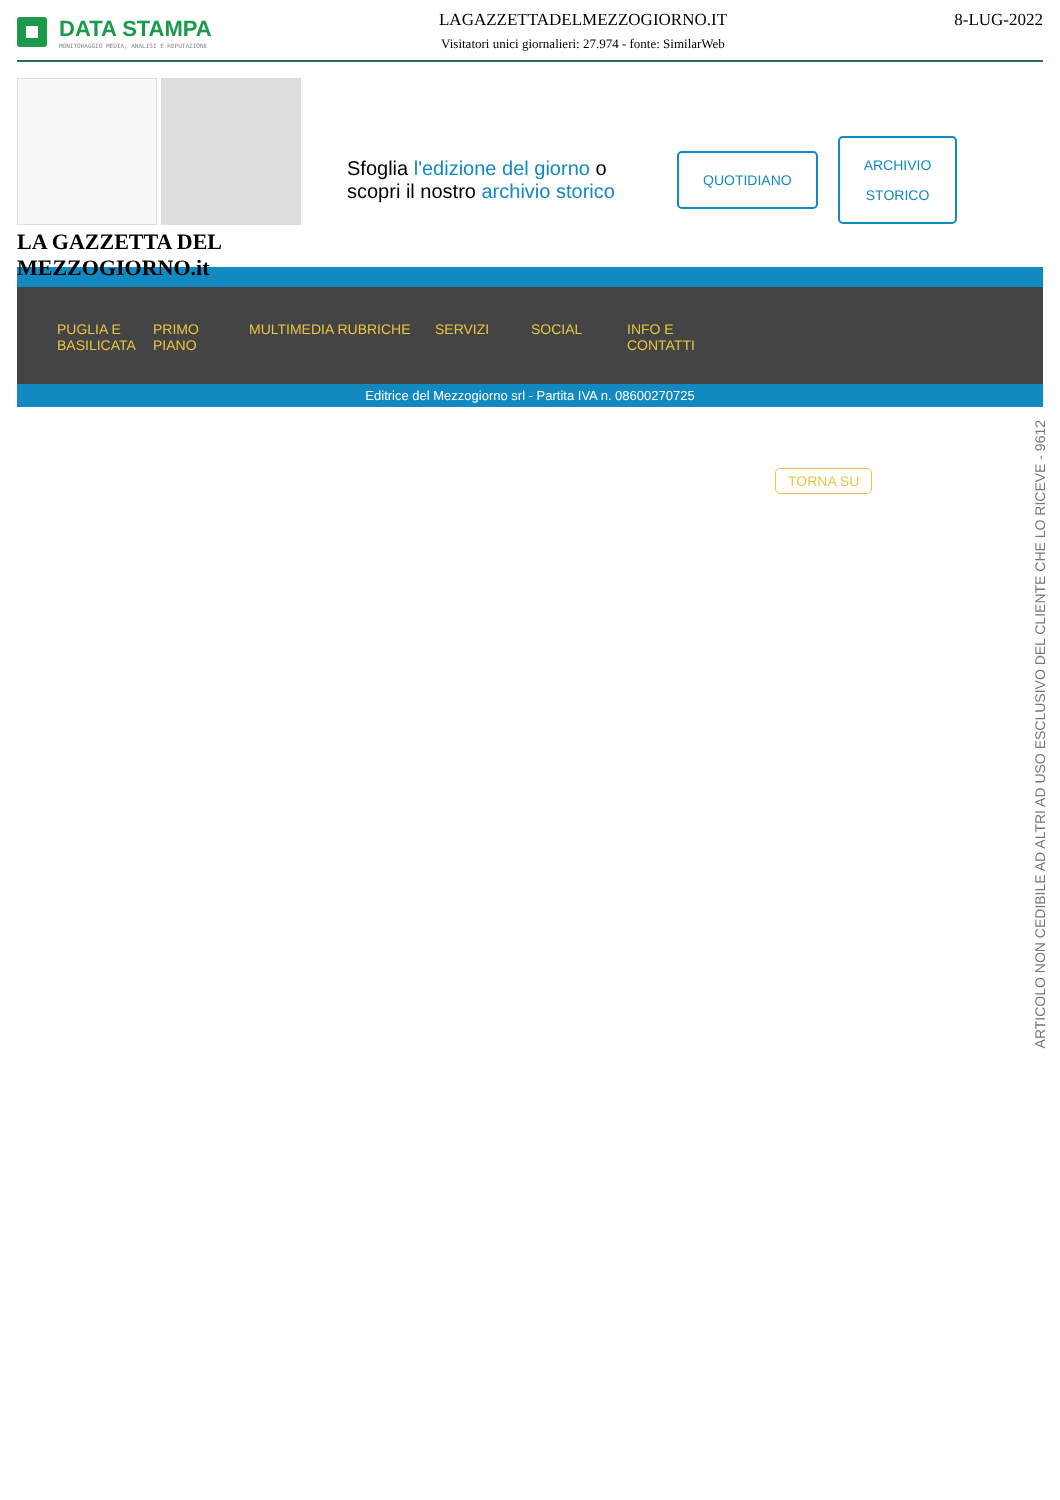DATA STAMPA
MONITORAGGIO MEDIA, ANALISI E REPUTAZIONE
LAGAZZETTADELMEZZOGIORNO.IT
Visitatori unici giornalieri: 27.974 - fonte: SimilarWeb
8-LUG-2022
LA GAZZETTA DEL MEZZOGIORNO.it
Sfoglia l'edizione del giorno o scopri il nostro archivio storico
QUOTIDIANO
ARCHIVIO
STORICO
PUGLIA E BASILICATA
PRIMO PIANO
MULTIMEDIA RUBRICHE SERVIZI SOCIAL INFO E CONTATTI
Editrice del Mezzogiorno srl - Partita IVA n. 08600270725
TORNA SU
ARTICOLO NON CEDIBILE AD ALTRI AD USO ESCLUSIVO DEL CLIENTE CHE LO RICEVE - 9612